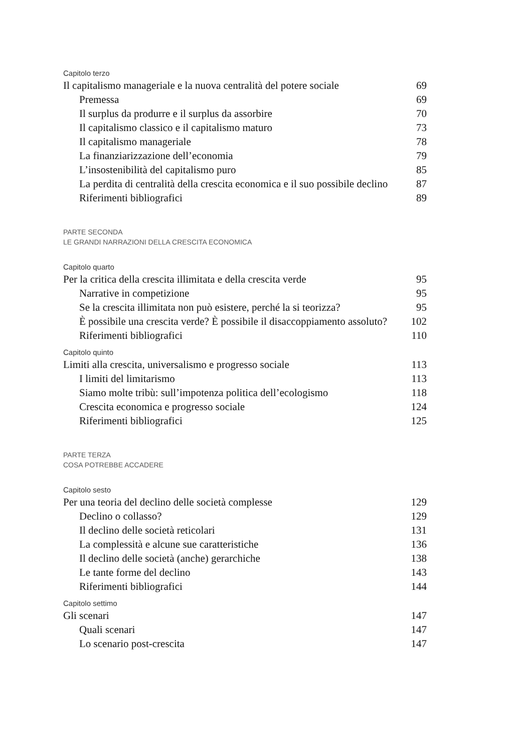Capitolo terzo
Il capitalismo manageriale e la nuova centralità del potere sociale 69
Premessa 69
Il surplus da produrre e il surplus da assorbire 70
Il capitalismo classico e il capitalismo maturo 73
Il capitalismo manageriale 78
La finanziarizzazione dell’economia 79
L’insostenibilità del capitalismo puro 85
La perdita di centralità della crescita economica e il suo possibile declino 87
Riferimenti bibliografici 89
PARTE SECONDA
LE GRANDI NARRAZIONI DELLA CRESCITA ECONOMICA
Capitolo quarto
Per la critica della crescita illimitata e della crescita verde 95
Narrative in competizione 95
Se la crescita illimitata non può esistere, perché la si teorizza? 95
È possibile una crescita verde? È possibile il disaccoppiamento assoluto? 102
Riferimenti bibliografici 110
Capitolo quinto
Limiti alla crescita, universalismo e progresso sociale 113
I limiti del limitarismo 113
Siamo molte tribù: sull’impotenza politica dell’ecologismo 118
Crescita economica e progresso sociale 124
Riferimenti bibliografici 125
PARTE TERZA
COSA POTREBBE ACCADERE
Capitolo sesto
Per una teoria del declino delle società complesse 129
Declino o collasso? 129
Il declino delle società reticolari 131
La complessità e alcune sue caratteristiche 136
Il declino delle società (anche) gerarchiche 138
Le tante forme del declino 143
Riferimenti bibliografici 144
Capitolo settimo
Gli scenari 147
Quali scenari 147
Lo scenario post-crescita 147